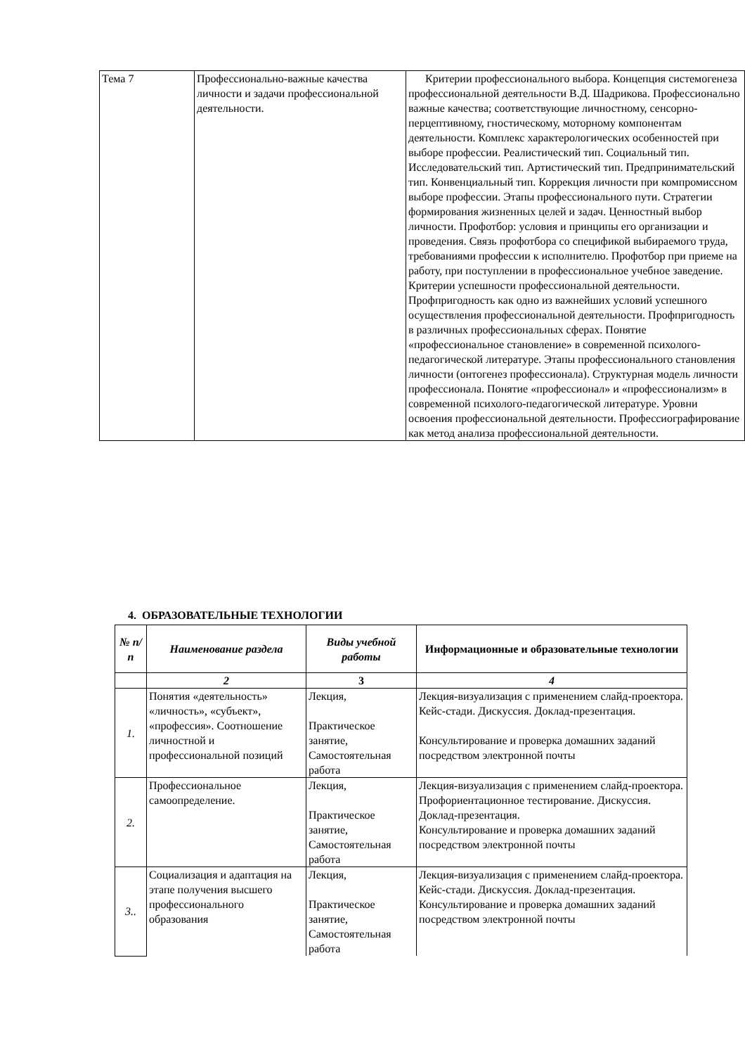| Тема 7 | Профессионально-важные качества личности и задачи профессиональной деятельности. | Критерии профессионального выбора. Концепция системогенеза профессиональной деятельности В.Д. Шадрикова. Профессионально важные качества; соответствующие личностному, сенсорно-перцептивному, гностическому, моторному компонентам деятельности. Комплекс характерологических особенностей при выборе профессии. Реалистический тип. Социальный тип. Исследовательский тип. Артистический тип. Предпринимательский тип. Конвенциальный тип. Коррекция личности при компромиссном выборе профессии. Этапы профессионального пути. Стратегии формирования жизненных целей и задач. Ценностный выбор личности. Профотбор: условия и принципы его организации и проведения. Связь профотбора со спецификой выбираемого труда, требованиями профессии к исполнителю. Профотбор при приеме на работу, при поступлении в профессиональное учебное заведение. Критерии успешности профессиональной деятельности. Профпригодность как одно из важнейших условий успешного осуществления профессиональной деятельности. Профпригодность в различных профессиональных сферах. Понятие «профессиональное становление» в современной психолого-педагогической литературе. Этапы профессионального становления личности (онтогенез профессионала). Структурная модель личности профессионала. Понятие «профессионал» и «профессионализм» в современной психолого-педагогической литературе. Уровни освоения профессиональной деятельности. Профессиографирование как метод анализа профессиональной деятельности. |
4. ОБРАЗОВАТЕЛЬНЫЕ ТЕХНОЛОГИИ
| № п/п | Наименование раздела | Виды учебной работы | Информационные и образовательные технологии |
| --- | --- | --- | --- |
| | 2 | 3 | 4 |
| 1. | Понятия «деятельность» «личность», «субъект», «профессия». Соотношение личностной и профессиональной позиций | Лекция, Практическое занятие, Самостоятельная работа | Лекция-визуализация с применением слайд-проектора. Кейс-стади. Дискуссия. Доклад-презентация. Консультирование и проверка домашних заданий посредством электронной почты |
| 2. | Профессиональное самоопределение. | Лекция, Практическое занятие, Самостоятельная работа | Лекция-визуализация с применением слайд-проектора. Профориентационное тестирование. Дискуссия. Доклад-презентация. Консультирование и проверка домашних заданий посредством электронной почты |
| 3.. | Социализация и адаптация на этапе получения высшего профессионального образования | Лекция, Практическое занятие, Самостоятельная работа | Лекция-визуализация с применением слайд-проектора. Кейс-стади. Дискуссия. Доклад-презентация. Консультирование и проверка домашних заданий посредством электронной почты |